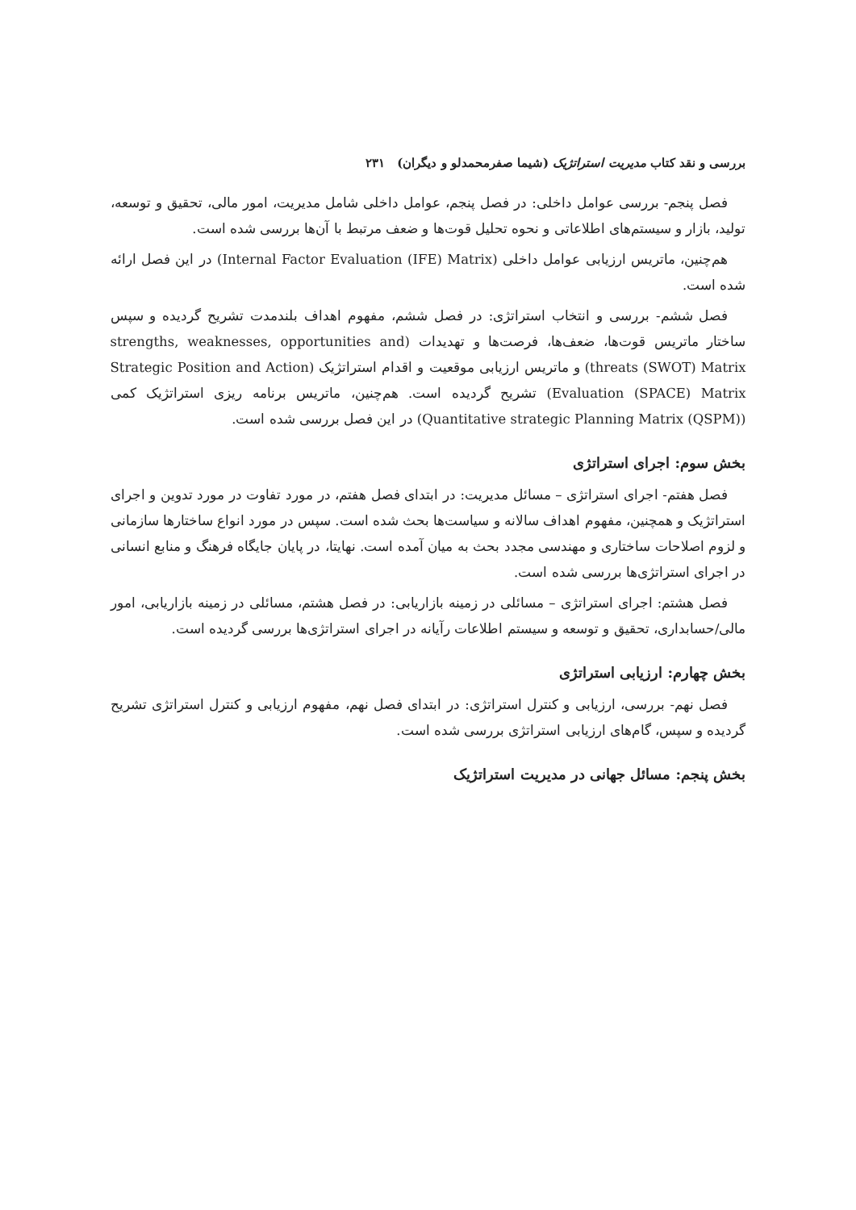بررسی و نقد کتاب مدیریت استراتژیک (شیما صفرمحمدلو و دیگران) ۲۳۱
فصل پنجم- بررسی عوامل داخلی: در فصل پنجم، عوامل داخلی شامل مدیریت، امور مالی، تحقیق و توسعه، تولید، بازار و سیستم‌های اطلاعاتی و نحوه تحلیل قوت‌ها و ضعف مرتبط با آن‌ها بررسی شده است.
هم‌چنین، ماتریس ارزیابی عوامل داخلی (Internal Factor Evaluation (IFE) Matrix) در این فصل ارائه شده است.
فصل ششم- بررسی و انتخاب استراتژی: در فصل ششم، مفهوم اهداف بلندمدت تشریح گردیده و سپس ساختار ماتریس قوت‌ها، ضعف‌ها، فرصت‌ها و تهدیدات (strengths, weaknesses, opportunities and threats (SWOT) Matrix) و ماتریس ارزیابی موقعیت و اقدام استراتژیک (Strategic Position and Action Evaluation (SPACE) Matrix) تشریح گردیده است. هم‌چنین، ماتریس برنامه ریزی استراتژیک کمی (Quantitative strategic Planning Matrix (QSPM)) در این فصل بررسی شده است.
بخش سوم: اجرای استراتژی
فصل هفتم- اجرای استراتژی – مسائل مدیریت: در ابتدای فصل هفتم، در مورد تفاوت در مورد تدوین و اجرای استراتژیک و همچنین، مفهوم اهداف سالانه و سیاست‌ها بحث شده است. سپس در مورد انواع ساختارها سازمانی و لزوم اصلاحات ساختاری و مهندسی مجدد بحث به میان آمده است. نهایتا، در پایان جایگاه فرهنگ و منابع انسانی در اجرای استراتژی‌ها بررسی شده است.
فصل هشتم: اجرای استراتژی – مسائلی در زمینه بازاریابی: در فصل هشتم، مسائلی در زمینه بازاریابی، امور مالی/حسابداری، تحقیق و توسعه و سیستم اطلاعات رآیانه در اجرای استراتژی‌ها بررسی گردیده است.
بخش چهارم: ارزیابی استراتژی
فصل نهم- بررسی، ارزیابی و کنترل استراتژی: در ابتدای فصل نهم، مفهوم ارزیابی و کنترل استراتژی تشریح گردیده و سپس، گام‌های ارزیابی استراتژی بررسی شده است.
بخش پنجم: مسائل جهانی در مدیریت استراتژیک